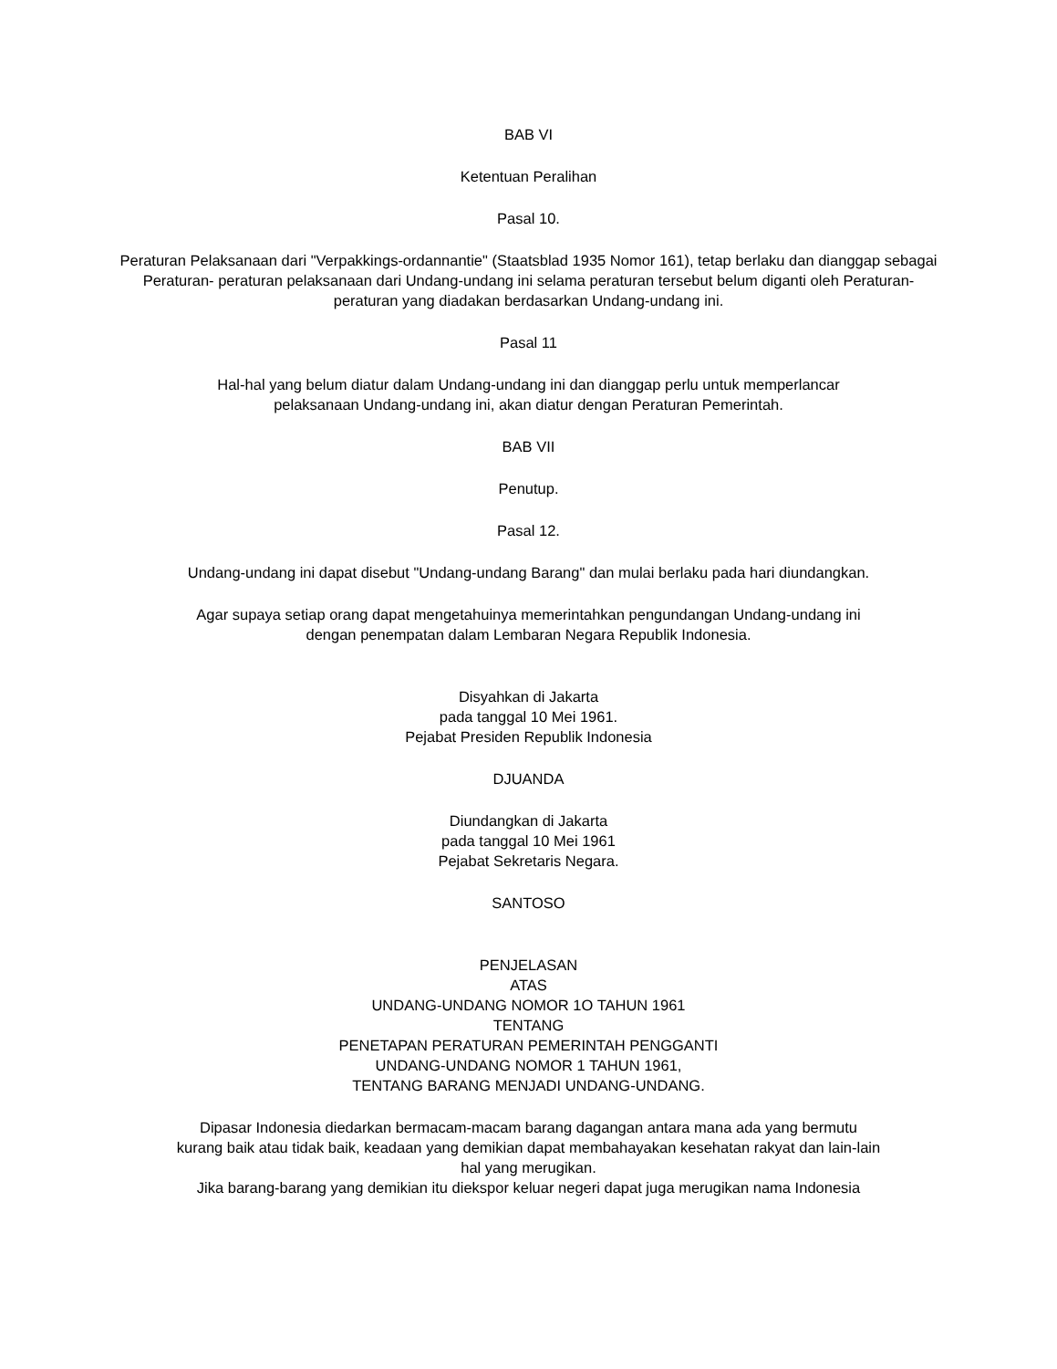BAB VI
Ketentuan Peralihan
Pasal 10.
Peraturan Pelaksanaan dari "Verpakkings-ordannantie" (Staatsblad 1935 Nomor 161), tetap berlaku dan dianggap sebagai Peraturan- peraturan pelaksanaan dari Undang-undang ini selama peraturan tersebut belum diganti oleh Peraturan-peraturan yang diadakan berdasarkan Undang-undang ini.
Pasal 11
Hal-hal yang belum diatur dalam Undang-undang ini dan dianggap perlu untuk memperlancar
pelaksanaan Undang-undang ini, akan diatur dengan Peraturan Pemerintah.
BAB VII
Penutup.
Pasal 12.
Undang-undang ini dapat disebut "Undang-undang Barang" dan mulai berlaku pada hari diundangkan.
Agar supaya setiap orang dapat mengetahuinya memerintahkan pengundangan Undang-undang ini
dengan penempatan dalam Lembaran Negara Republik Indonesia.
Disyahkan di Jakarta
pada tanggal 10 Mei 1961.
Pejabat Presiden Republik Indonesia
DJUANDA
Diundangkan di Jakarta
pada tanggal 10 Mei 1961
Pejabat Sekretaris Negara.
SANTOSO
PENJELASAN
ATAS
UNDANG-UNDANG NOMOR 1O TAHUN 1961
TENTANG
PENETAPAN PERATURAN PEMERINTAH PENGGANTI
UNDANG-UNDANG NOMOR 1 TAHUN 1961,
TENTANG BARANG MENJADI UNDANG-UNDANG.
Dipasar Indonesia diedarkan bermacam-macam barang dagangan antara mana ada yang bermutu
kurang baik atau tidak baik, keadaan yang demikian dapat membahayakan kesehatan rakyat dan lain-lain
hal yang merugikan.
Jika barang-barang yang demikian itu diekspor keluar negeri dapat juga merugikan nama Indonesia